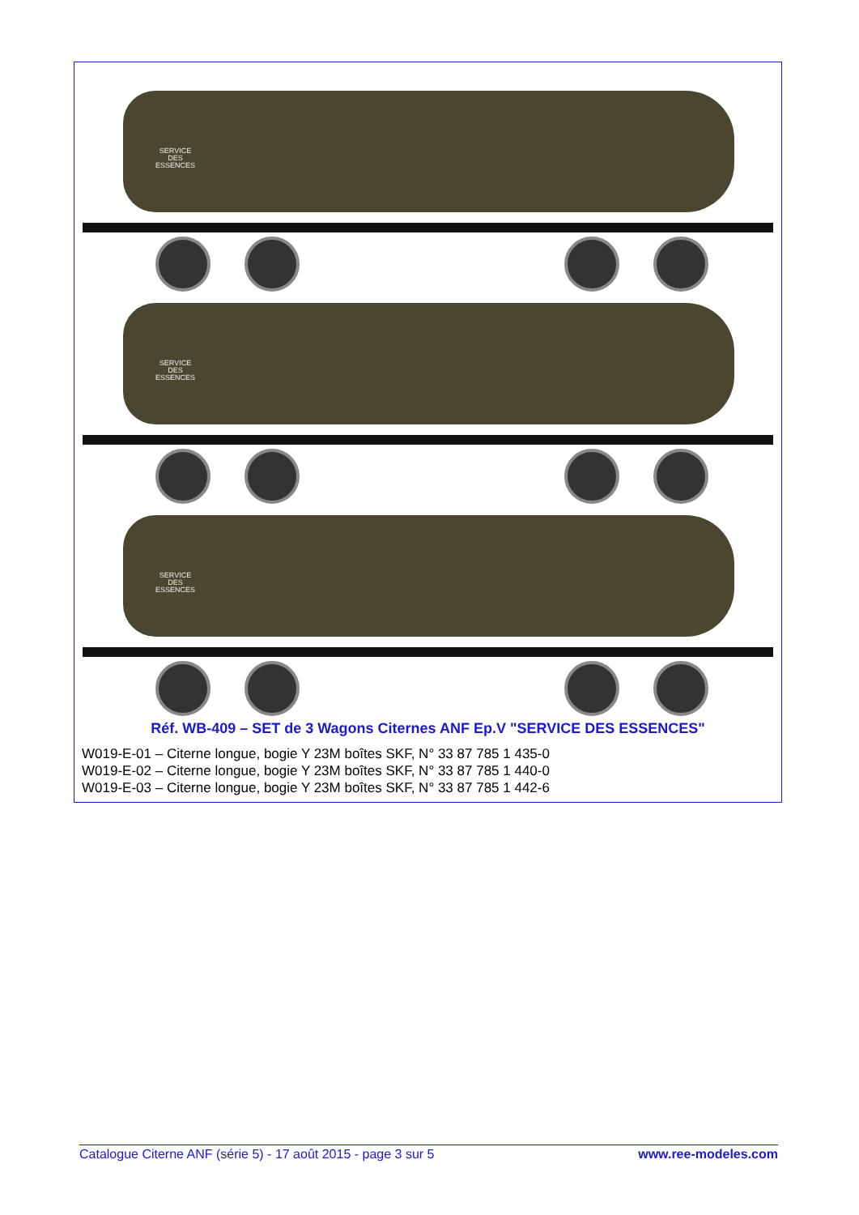SERVICE
DES
ESSENCES
SERVICE
DES
ESSENCES
SERVICE
DES
ESSENCES
Réf. WB-409 – SET de 3 Wagons Citernes ANF Ep.V "SERVICE DES ESSENCES"
W019-E-01 – Citerne longue, bogie Y 23M boîtes SKF, N° 33 87 785 1 435-0
W019-E-02 – Citerne longue, bogie Y 23M boîtes SKF, N° 33 87 785 1 440-0
W019-E-03 – Citerne longue, bogie Y 23M boîtes SKF, N° 33 87 785 1 442-6
Catalogue Citerne ANF (série 5) - 17 août 2015 - page 3 sur 5 www.ree-modeles.com